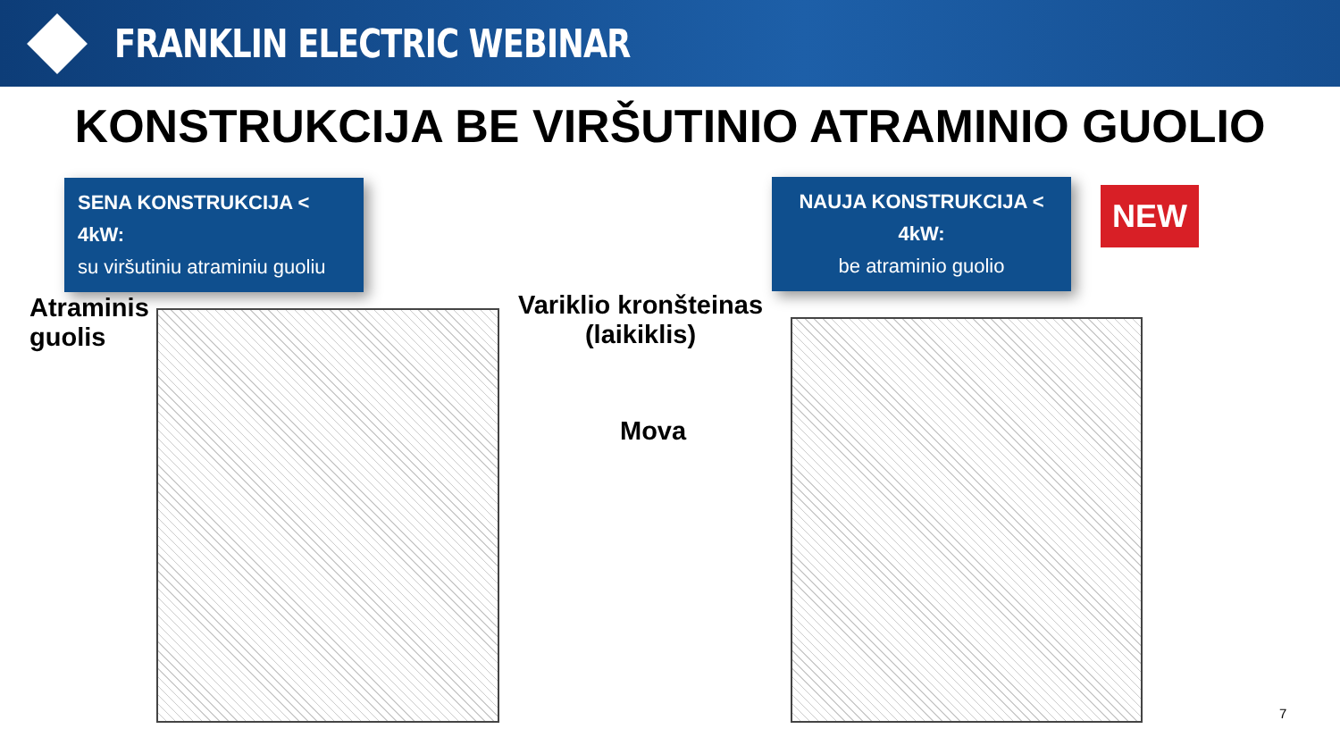FRANKLIN ELECTRIC WEBINAR
KONSTRUKCIJA BE VIRŠUTINIO ATRAMINIO GUOLIO
SENA KONSTRUKCIJA < 4kW:
su viršutiniu atraminiu guoliu
NAUJA KONSTRUKCIJA < 4kW:
be atraminio guolio
NEW
Atraminis
guolis
Variklio kronšteinas
(laikiklis)
Mova
7